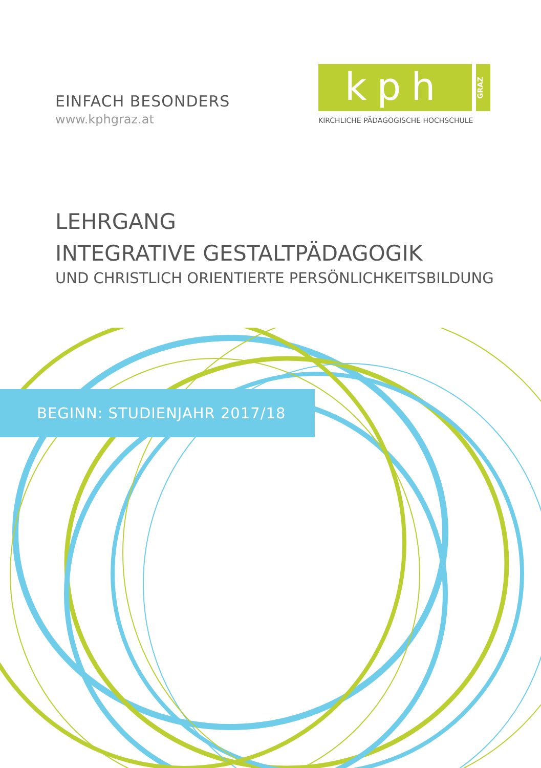EINFACH BESONDERS
www.kphgraz.at
kph
GRAZ
KIRCHLICHE PÄDAGOGISCHE HOCHSCHULE
LEHRGANG
INTEGRATIVE GESTALTPÄDAGOGIK
UND CHRISTLICH ORIENTIERTE PERSÖNLICHKEITSBILDUNG
BEGINN: STUDIENJAHR 2017/18